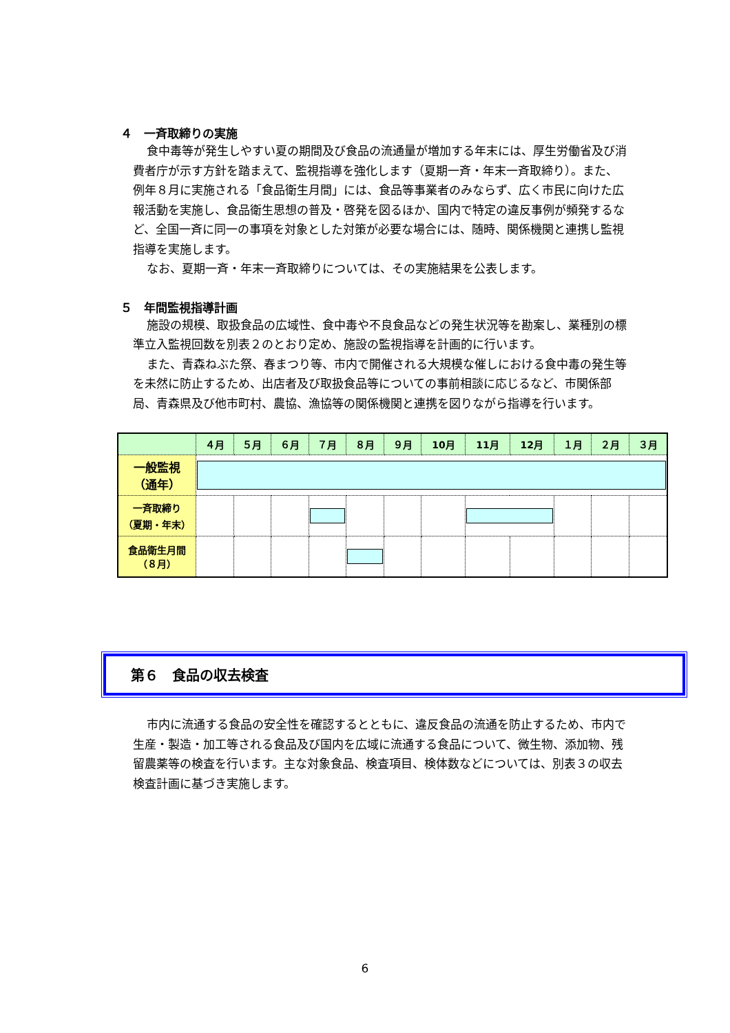４　一斉取締りの実施
食中毒等が発生しやすい夏の期間及び食品の流通量が増加する年末には、厚生労働省及び消費者庁が示す方針を踏まえて、監視指導を強化します（夏期一斉・年末一斉取締り）。また、例年８月に実施される「食品衛生月間」には、食品等事業者のみならず、広く市民に向けた広報活動を実施し、食品衛生思想の普及・啓発を図るほか、国内で特定の違反事例が頻発するなど、全国一斉に同一の事項を対象とした対策が必要な場合には、随時、関係機関と連携し監視指導を実施します。
なお、夏期一斉・年末一斉取締りについては、その実施結果を公表します。
５　年間監視指導計画
施設の規模、取扱食品の広域性、食中毒や不良食品などの発生状況等を勘案し、業種別の標準立入監視回数を別表２のとおり定め、施設の監視指導を計画的に行います。
また、青森ねぶた祭、春まつり等、市内で開催される大規模な催しにおける食中毒の発生等を未然に防止するため、出店者及び取扱食品等についての事前相談に応じるなど、市関係部局、青森県及び他市町村、農協、漁協等の関係機関と連携を図りながら指導を行います。
| | ４月 | ５月 | ６月 | ７月 | ８月 | ９月 | 10月 | 11月 | 12月 | １月 | ２月 | ３月 |
| --- | --- | --- | --- | --- | --- | --- | --- | --- | --- | --- | --- | --- |
| 一般監視 （通年） | | | | | | | | | | | | |
| 一斉取締り （夏期・年末） | | | | | | | | | | | | |
| 食品衛生月間 （８月） | | | | | | | | | | | | |
第６　食品の収去検査
市内に流通する食品の安全性を確認するとともに、違反食品の流通を防止するため、市内で生産・製造・加工等される食品及び国内を広域に流通する食品について、微生物、添加物、残留農薬等の検査を行います。主な対象食品、検査項目、検体数などについては、別表３の収去検査計画に基づき実施します。
6